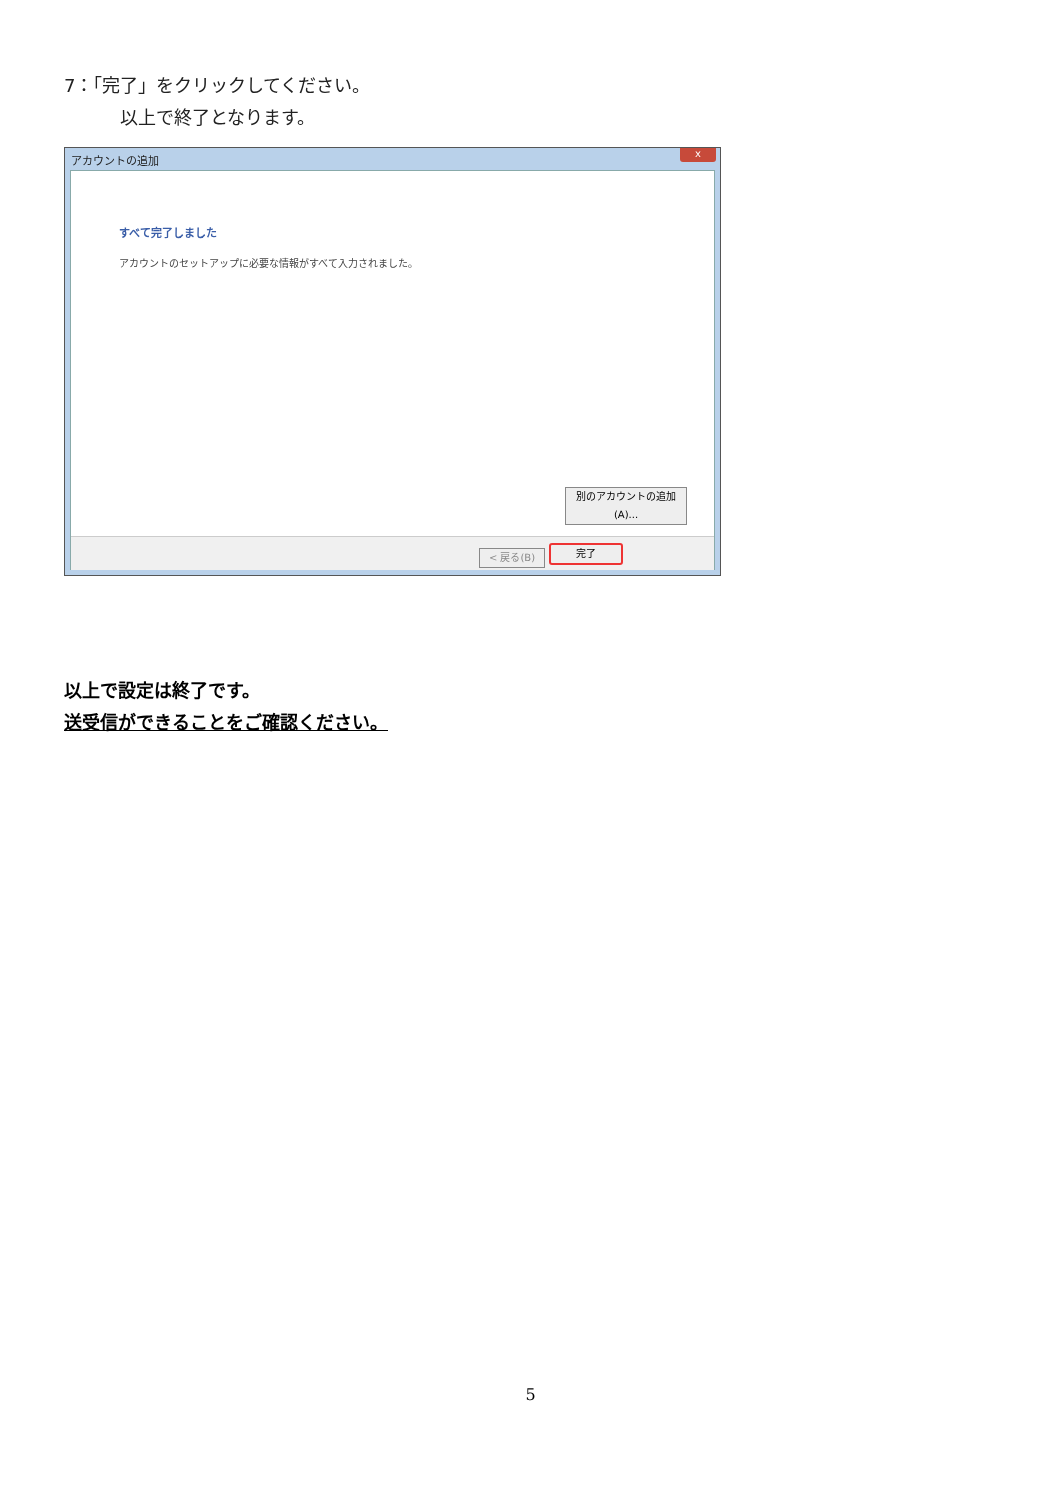7：「完了」をクリックしてください。
以上で終了となります。
アカウントの追加
x
すべて完了しました
アカウントのセットアップに必要な情報がすべて入力されました。
別のアカウントの追加(A)...
< 戻る(B) 完了
以上で設定は終了です。
送受信ができることをご確認ください。
5